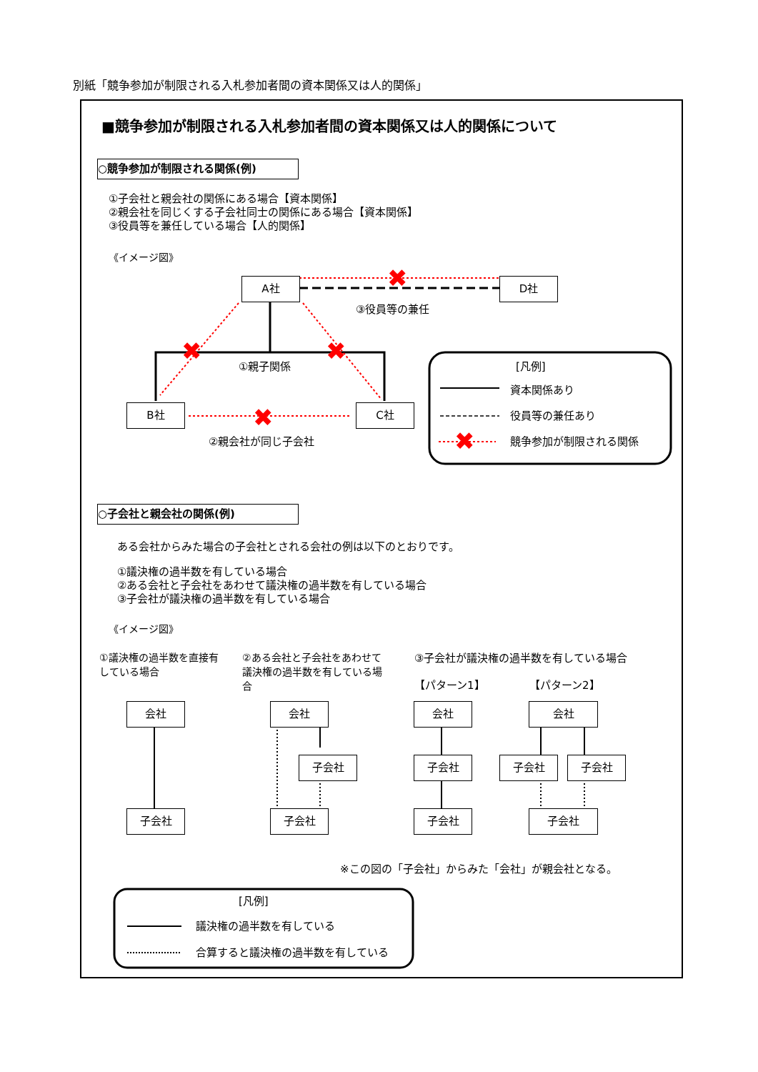別紙「競争参加が制限される入札参加者間の資本関係又は人的関係」
■競争参加が制限される入札参加者間の資本関係又は人的関係について
○競争参加が制限される関係(例)
①子会社と親会社の関係にある場合【資本関係】
②親会社を同じくする子会社同士の関係にある場合【資本関係】
③役員等を兼任している場合【人的関係】
《イメージ図》
✖
✖
✖
✖
✖
A社 D社
B社 C社
③役員等の兼任
①親子関係
②親会社が同じ子会社
[凡例]
資本関係あり
役員等の兼任あり
競争参加が制限される関係
○子会社と親会社の関係(例)
ある会社からみた場合の子会社とされる会社の例は以下のとおりです。
①議決権の過半数を有している場合
②ある会社と子会社をあわせて議決権の過半数を有している場合
③子会社が議決権の過半数を有している場合
《イメージ図》
①議決権の過半数を直接有している場合
②ある会社と子会社をあわせて議決権の過半数を有している場合
③子会社が議決権の過半数を有している場合
【パターン1】 【パターン2】
会社
子会社
会社
子会社
子会社
会社
子会社
子会社
会社
子会社 子会社
子会社
※この図の「子会社」からみた「会社」が親会社となる。
[凡例]
議決権の過半数を有している
合算すると議決権の過半数を有している